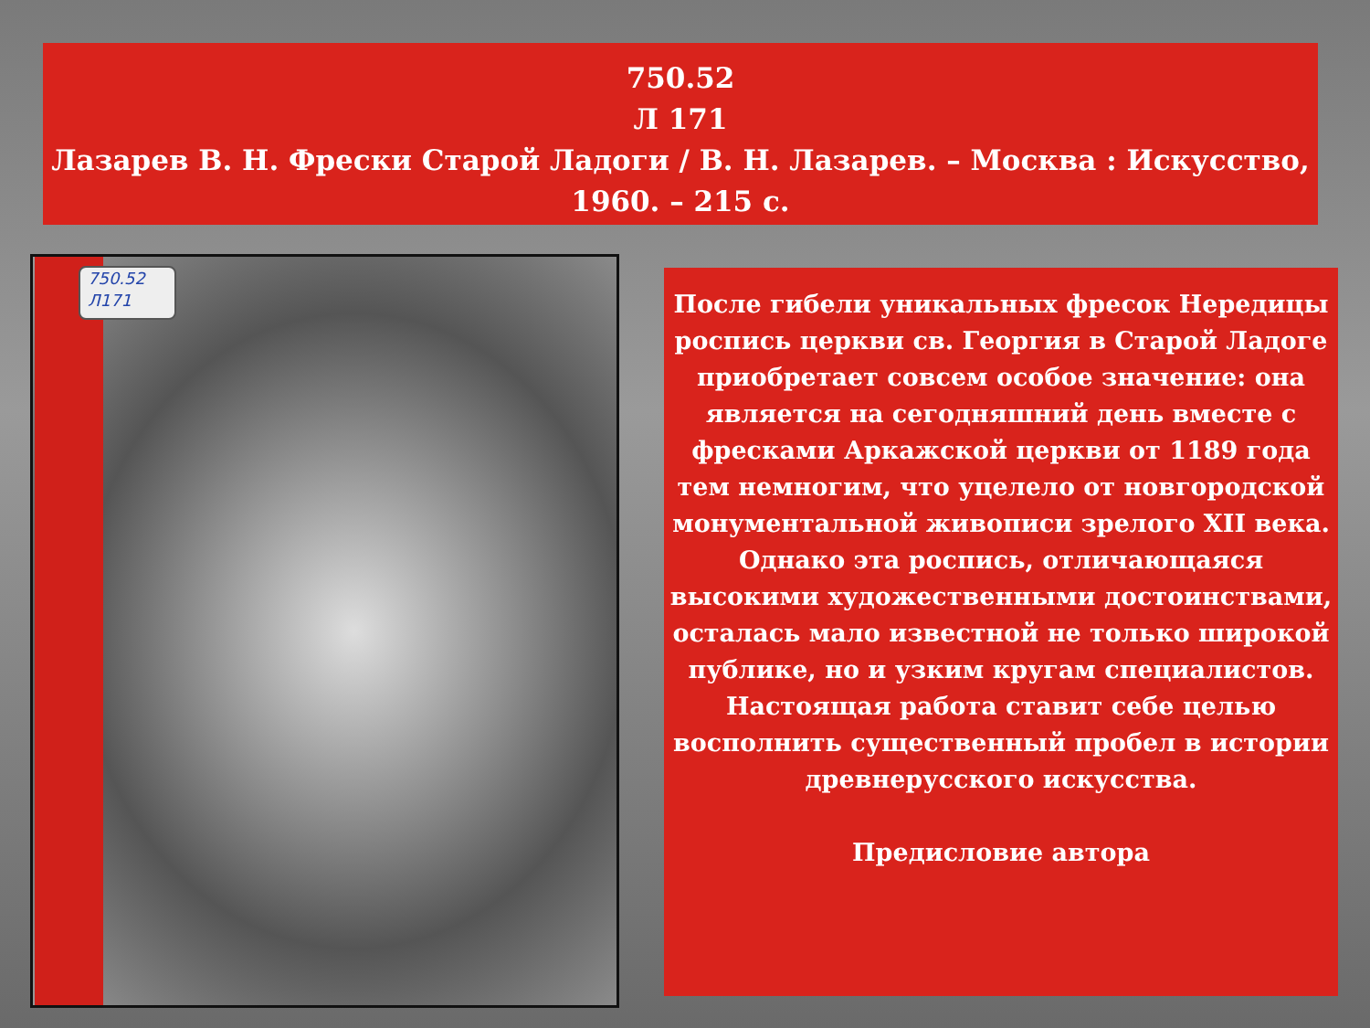750.52
Л 171
Лазарев В. Н. Фрески Старой Ладоги / В. Н. Лазарев. – Москва : Искусство, 1960. – 215 с.
750.52
Л171
После гибели уникальных фресок Нередицы роспись церкви св. Георгия в Старой Ладоге приобретает совсем особое значение: она является на сегодняшний день вместе с фресками Аркажской церкви от 1189 года тем немногим, что уцелело от новгородской монументальной живописи зрелого XII века. Однако эта роспись, отличающаяся высокими художественными достоинствами, осталась мало известной не только широкой публике, но и узким кругам специалистов. Настоящая работа ставит себе целью восполнить существенный пробел в истории древнерусского искусства.
Предисловие автора